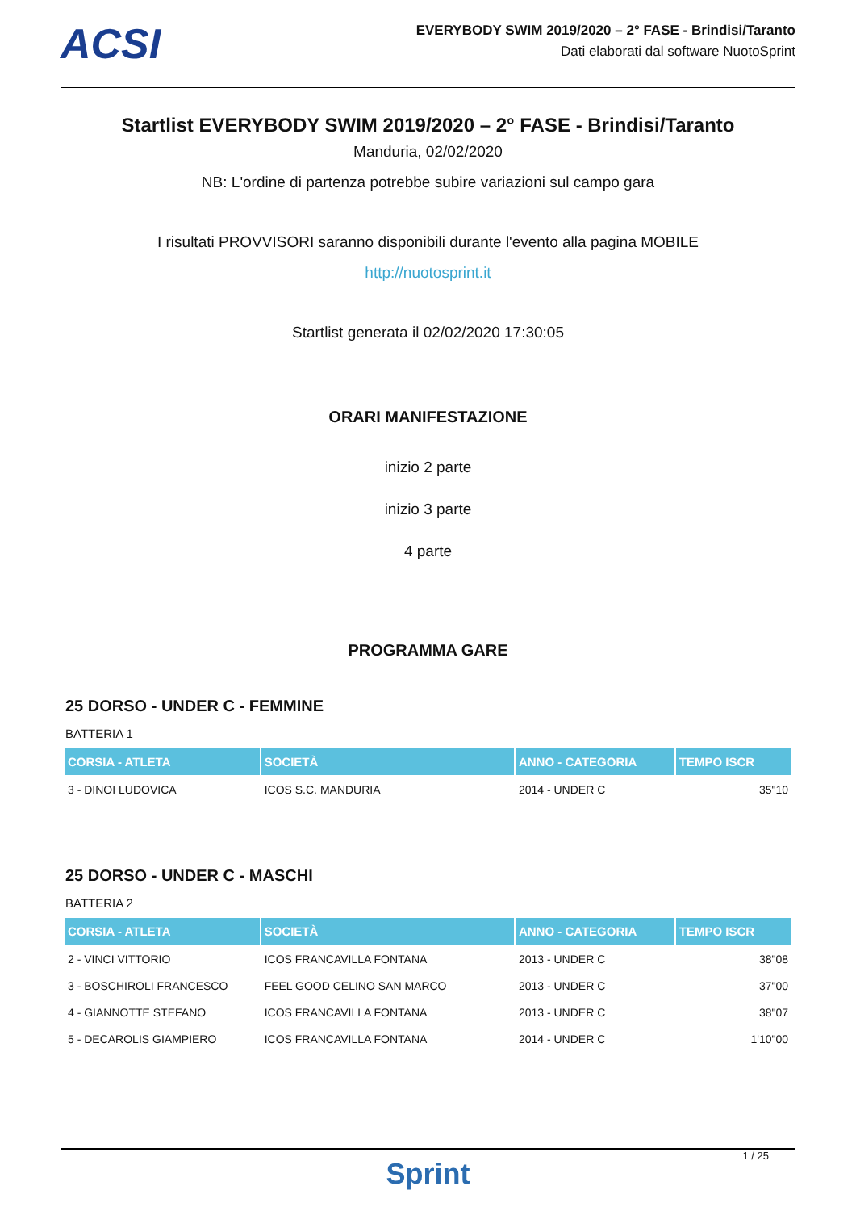ACSI
EVERYBODY SWIM 2019/2020 – 2° FASE - Brindisi/Taranto
Dati elaborati dal software NuotoSprint
Startlist EVERYBODY SWIM 2019/2020 – 2° FASE - Brindisi/Taranto
Manduria, 02/02/2020
NB: L'ordine di partenza potrebbe subire variazioni sul campo gara
I risultati PROVVISORI saranno disponibili durante l'evento alla pagina MOBILE
http://nuotosprint.it
Startlist generata il 02/02/2020 17:30:05
ORARI MANIFESTAZIONE
inizio 2 parte
inizio 3 parte
4 parte
PROGRAMMA GARE
25 DORSO - UNDER C - FEMMINE
BATTERIA 1
| CORSIA - ATLETA | SOCIETÀ | ANNO - CATEGORIA | TEMPO ISCR |
| --- | --- | --- | --- |
| 3 - DINOI LUDOVICA | ICOS S.C. MANDURIA | 2014 - UNDER C | 35"10 |
25 DORSO - UNDER C - MASCHI
BATTERIA 2
| CORSIA - ATLETA | SOCIETÀ | ANNO - CATEGORIA | TEMPO ISCR |
| --- | --- | --- | --- |
| 2 - VINCI VITTORIO | ICOS FRANCAVILLA FONTANA | 2013 - UNDER C | 38"08 |
| 3 - BOSCHIROLI FRANCESCO | FEEL GOOD CELINO SAN MARCO | 2013 - UNDER C | 37"00 |
| 4 - GIANNOTTE STEFANO | ICOS FRANCAVILLA FONTANA | 2013 - UNDER C | 38"07 |
| 5 - DECAROLIS GIAMPIERO | ICOS FRANCAVILLA FONTANA | 2014 - UNDER C | 1'10"00 |
1 / 25
Sprint